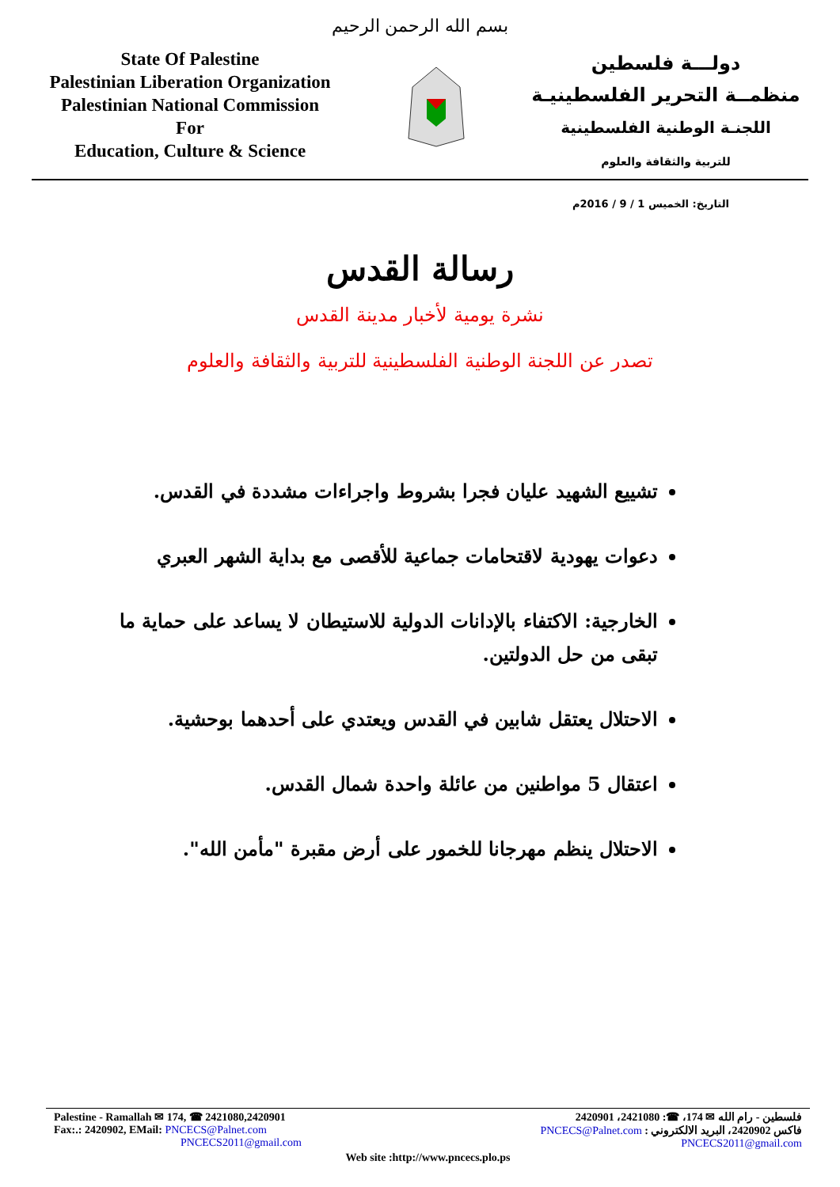بسم الله الرحمن الرحيم
State Of Palestine
Palestinian Liberation Organization
Palestinian National Commission
For
Education, Culture & Science
دولـــة فلسطين
منظمــة التحرير الفلسطينيـة
اللجنـة الوطنية الفلسطينية
للتربية والثقافة والعلوم
التاريخ: الخميس 1 / 9 / 2016م
رسالة القدس
نشرة يومية لأخبار مدينة القدس
تصدر عن اللجنة الوطنية الفلسطينية للتربية والثقافة والعلوم
تشييع الشهيد عليان فجرا بشروط واجراءات مشددة في القدس.
دعوات يهودية لاقتحامات جماعية للأقصى مع بداية الشهر العبري
الخارجية: الاكتفاء بالإدانات الدولية للاستيطان لا يساعد على حماية ما تبقى من حل الدولتين.
الاحتلال يعتقل شابين في القدس ويعتدي على أحدهما بوحشية.
اعتقال 5 مواطنين من عائلة واحدة شمال القدس.
الاحتلال ينظم مهرجانا للخمور على أرض مقبرة "مأمن الله".
Palestine - Ramallah ✉ 174, ☎ 2421080,2420901
Fax:.: 2420902, EMail: PNCECS@Palnet.com
PNCECS2011@gmail.com
فلسطين - رام الله ✉ 174، ☎: 2421080، 2420901
فاكس 2420902، البريد الالكتروني : PNCECS@Palnet.com
PNCECS2011@gmail.com
Web site :http://www.pncecs.plo.ps